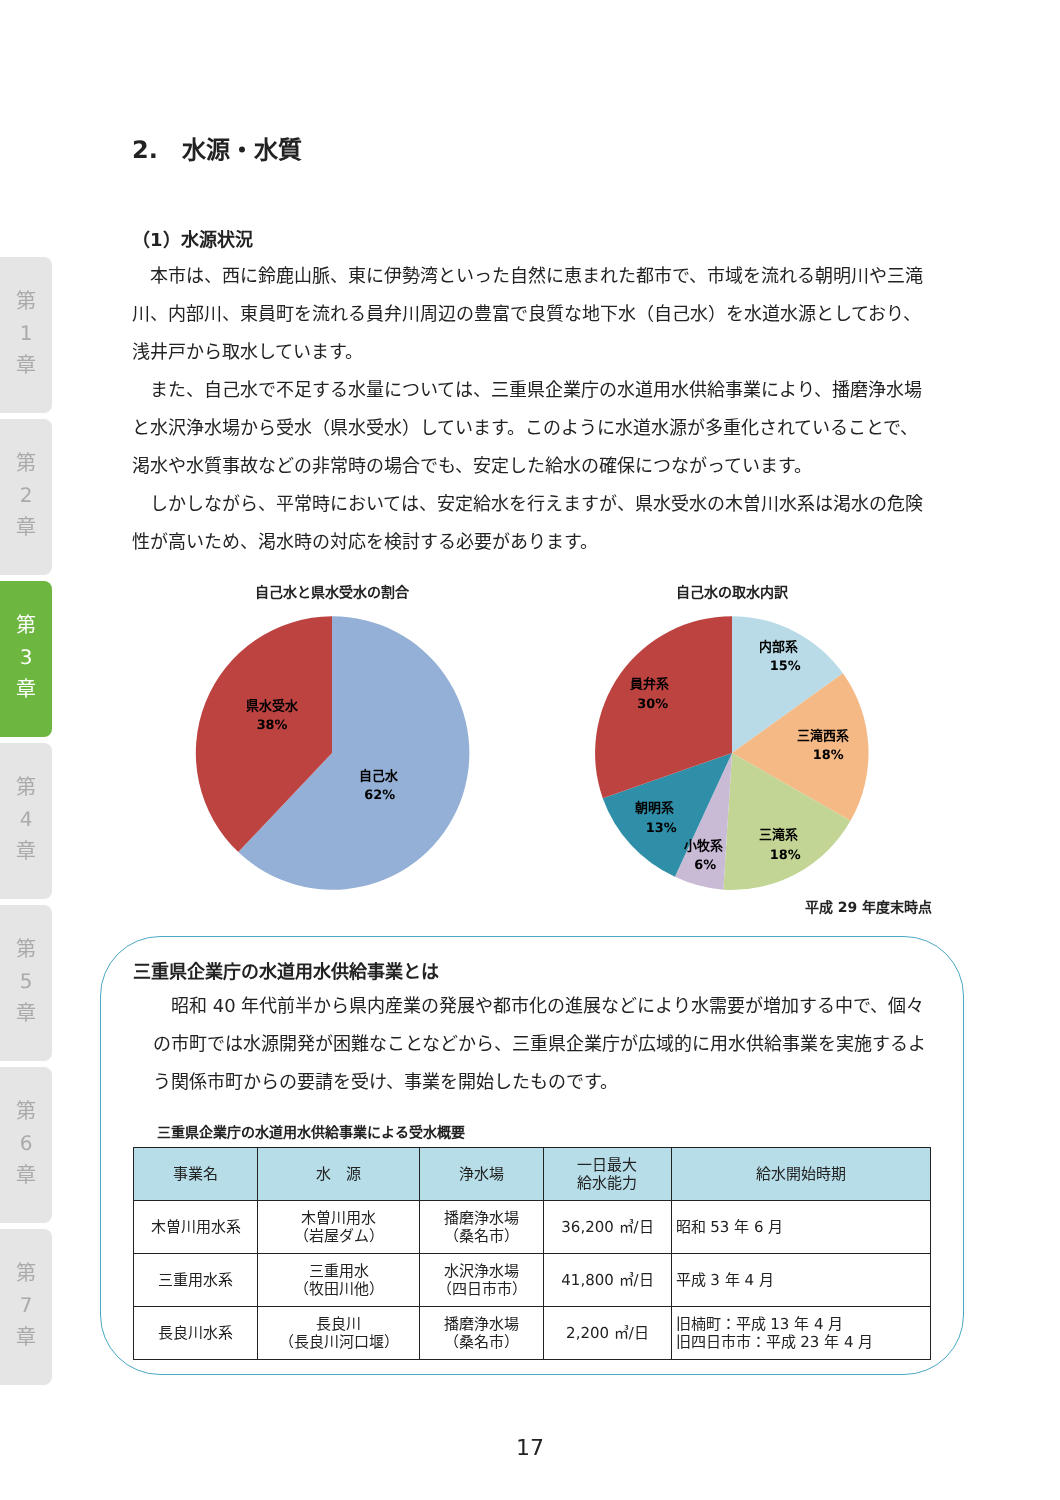第
1
章
第
2
章
第
3
章
第
4
章
第
5
章
第
6
章
第
7
章
2.　水源・水質
（1）水源状況
本市は、西に鈴鹿山脈、東に伊勢湾といった自然に恵まれた都市で、市域を流れる朝明川や三滝川、内部川、東員町を流れる員弁川周辺の豊富で良質な地下水（自己水）を水道水源としており、浅井戸から取水しています。
また、自己水で不足する水量については、三重県企業庁の水道用水供給事業により、播磨浄水場と水沢浄水場から受水（県水受水）しています。このように水道水源が多重化されていることで、渇水や水質事故などの非常時の場合でも、安定した給水の確保につながっています。
しかしながら、平常時においては、安定給水を行えますが、県水受水の木曽川水系は渇水の危険性が高いため、渇水時の対応を検討する必要があります。
自己水と県水受水の割合
県水受水
38%
自己水
62%
自己水の取水内訳
内部系
15%
三滝西系
18%
三滝系
18%
小牧系
6%
朝明系
13%
員弁系
30%
平成 29 年度末時点
三重県企業庁の水道用水供給事業とは
昭和 40 年代前半から県内産業の発展や都市化の進展などにより水需要が増加する中で、個々の市町では水源開発が困難なことなどから、三重県企業庁が広域的に用水供給事業を実施するよう関係市町からの要請を受け、事業を開始したものです。
三重県企業庁の水道用水供給事業による受水概要
| 事業名 | 水 源 | 浄水場 | 一日最大 給水能力 | 給水開始時期 |
| --- | --- | --- | --- | --- |
| 木曽川用水系 | 木曽川用水 （岩屋ダム） | 播磨浄水場 （桑名市） | 36,200 ㎥/日 | 昭和 53 年 6 月 |
| 三重用水系 | 三重用水 （牧田川他） | 水沢浄水場 （四日市市） | 41,800 ㎥/日 | 平成 3 年 4 月 |
| 長良川水系 | 長良川 （長良川河口堰） | 播磨浄水場 （桑名市） | 2,200 ㎥/日 | 旧楠町：平成 13 年 4 月 旧四日市市：平成 23 年 4 月 |
17